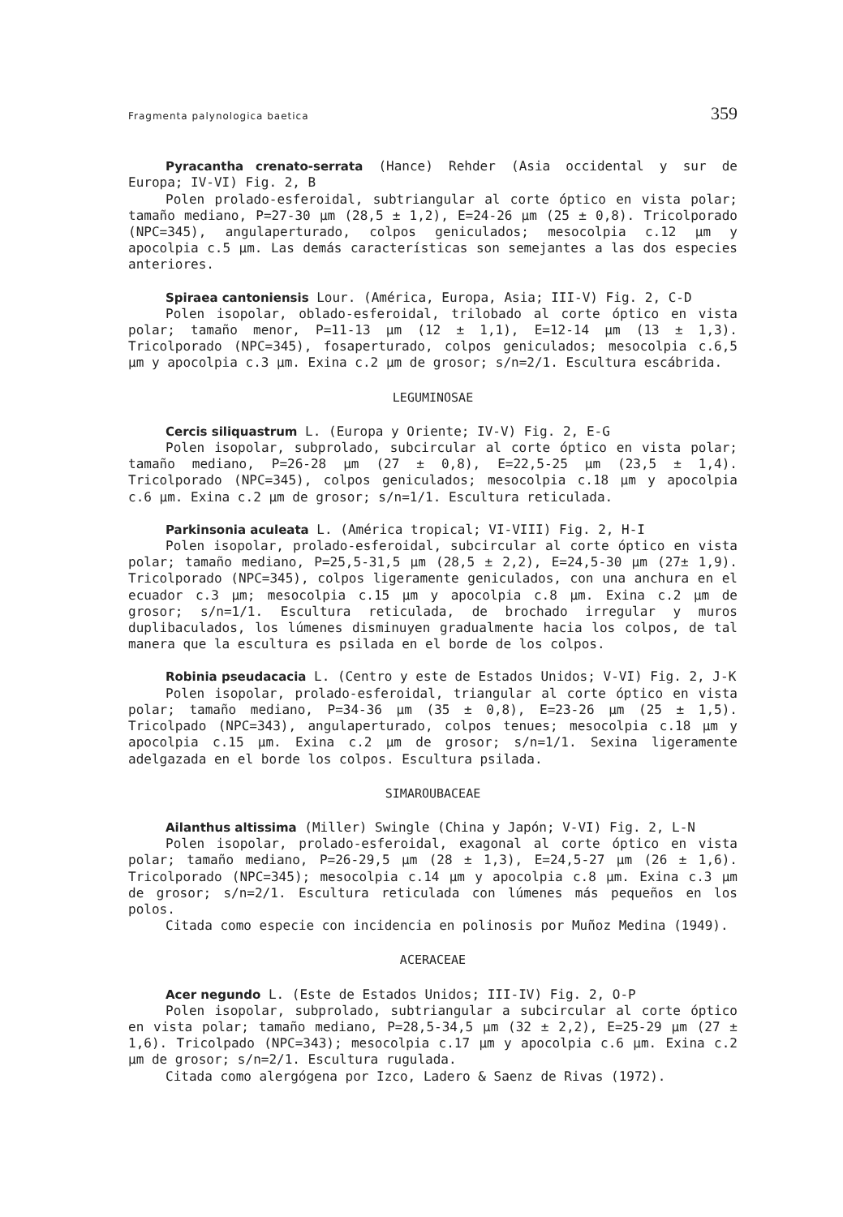Fragmenta palynologica baetica 359
Pyracantha crenato-serrata (Hance) Rehder (Asia occidental y sur de Europa; IV-VI) Fig. 2, B
Polen prolado-esferoidal, subtriangular al corte óptico en vista polar; tamaño mediano, P=27-30 µm (28,5 ± 1,2), E=24-26 µm (25 ± 0,8). Tricolporado (NPC=345), angulaperturado, colpos geniculados; mesocolpia c.12 µm y apocolpia c.5 µm. Las demás características son semejantes a las dos especies anteriores.
Spiraea cantoniensis Lour. (América, Europa, Asia; III-V) Fig. 2, C-D
Polen isopolar, oblado-esferoidal, trilobado al corte óptico en vista polar; tamaño menor, P=11-13 µm (12 ± 1,1), E=12-14 µm (13 ± 1,3). Tricolporado (NPC=345), fosaperturado, colpos geniculados; mesocolpia c.6,5 µm y apocolpia c.3 µm. Exina c.2 µm de grosor; s/n=2/1. Escultura escábrida.
LEGUMINOSAE
Cercis siliquastrum L. (Europa y Oriente; IV-V) Fig. 2, E-G
Polen isopolar, subprolado, subcircular al corte óptico en vista polar; tamaño mediano, P=26-28 µm (27 ± 0,8), E=22,5-25 µm (23,5 ± 1,4). Tricolporado (NPC=345), colpos geniculados; mesocolpia c.18 µm y apocolpia c.6 µm. Exina c.2 µm de grosor; s/n=1/1. Escultura reticulada.
Parkinsonia aculeata L. (América tropical; VI-VIII) Fig. 2, H-I
Polen isopolar, prolado-esferoidal, subcircular al corte óptico en vista polar; tamaño mediano, P=25,5-31,5 µm (28,5 ± 2,2), E=24,5-30 µm (27± 1,9). Tricolporado (NPC=345), colpos ligeramente geniculados, con una anchura en el ecuador c.3 µm; mesocolpia c.15 µm y apocolpia c.8 µm. Exina c.2 µm de grosor; s/n=1/1. Escultura reticulada, de brochado irregular y muros duplibaculados, los lúmenes disminuyen gradualmente hacia los colpos, de tal manera que la escultura es psilada en el borde de los colpos.
Robinia pseudacacia L. (Centro y este de Estados Unidos; V-VI) Fig. 2, J-K
Polen isopolar, prolado-esferoidal, triangular al corte óptico en vista polar; tamaño mediano, P=34-36 µm (35 ± 0,8), E=23-26 µm (25 ± 1,5). Tricolpado (NPC=343), angulaperturado, colpos tenues; mesocolpia c.18 µm y apocolpia c.15 µm. Exina c.2 µm de grosor; s/n=1/1. Sexina ligeramente adelgazada en el borde los colpos. Escultura psilada.
SIMAROUBACEAE
Ailanthus altissima (Miller) Swingle (China y Japón; V-VI) Fig. 2, L-N
Polen isopolar, prolado-esferoidal, exagonal al corte óptico en vista polar; tamaño mediano, P=26-29,5 µm (28 ± 1,3), E=24,5-27 µm (26 ± 1,6). Tricolporado (NPC=345); mesocolpia c.14 µm y apocolpia c.8 µm. Exina c.3 µm de grosor; s/n=2/1. Escultura reticulada con lúmenes más pequeños en los polos.
Citada como especie con incidencia en polinosis por Muñoz Medina (1949).
ACERACEAE
Acer negundo L. (Este de Estados Unidos; III-IV) Fig. 2, O-P
Polen isopolar, subprolado, subtriangular a subcircular al corte óptico en vista polar; tamaño mediano, P=28,5-34,5 µm (32 ± 2,2), E=25-29 µm (27 ± 1,6). Tricolpado (NPC=343); mesocolpia c.17 µm y apocolpia c.6 µm. Exina c.2 µm de grosor; s/n=2/1. Escultura rugulada.
Citada como alergógena por Izco, Ladero & Saenz de Rivas (1972).